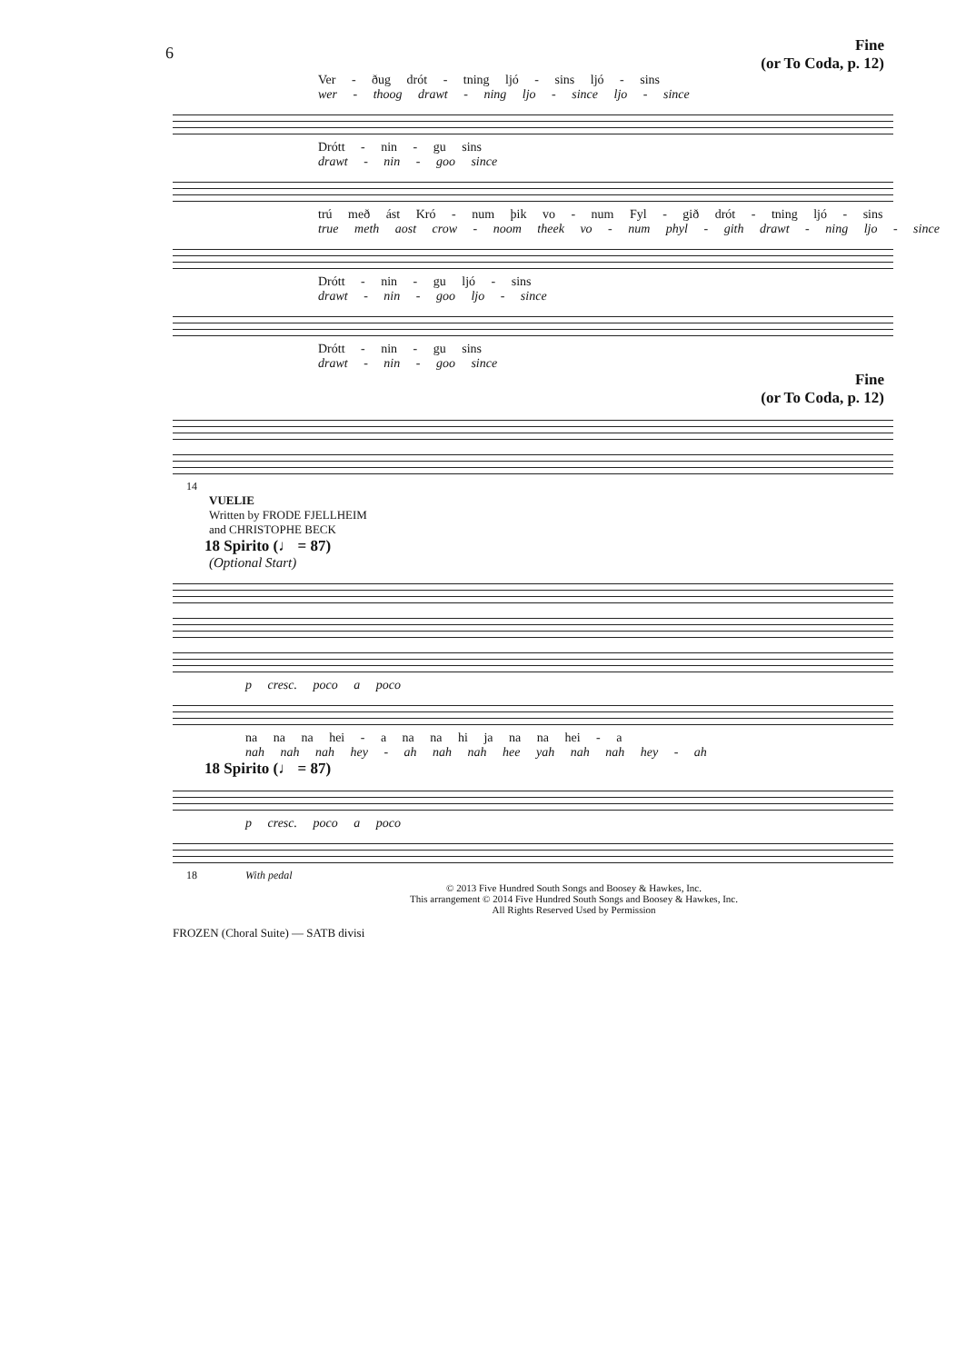6
Fine
(or To Coda, p. 12)
Ver - ðug drót - tning ljó - sins ljó - sins
wer - thoog drawt - ning ljo - since ljo - since
Drótt - nin - gu sins
drawt - nin - goo since
trú með ást Kró - num þik vo - num Fyl - gið drót - tning ljó - sins
true meth aost crow - noom theek vo - num phyl - gith drawt - ning ljo - since
Drótt - nin - gu ljó - sins
drawt - nin - goo ljo - since
Drótt - nin - gu sins
drawt - nin - goo since
Fine
(or To Coda, p. 12)
14
VUELIE
Written by FRODE FJELLHEIM
and CHRISTOPHE BECK
18 Spirito (♩ = 87)
(Optional Start)
p cresc. poco a poco
na na na hei - a na na hi ja na na hei - a
nah nah nah hey - ah nah nah hee yah nah nah hey - ah
18 Spirito (♩ = 87)
p cresc. poco a poco
18 With pedal
© 2013 Five Hundred South Songs and Boosey & Hawkes, Inc.
This arrangement © 2014 Five Hundred South Songs and Boosey & Hawkes, Inc.
All Rights Reserved Used by Permission
FROZEN (Choral Suite) — SATB divisi